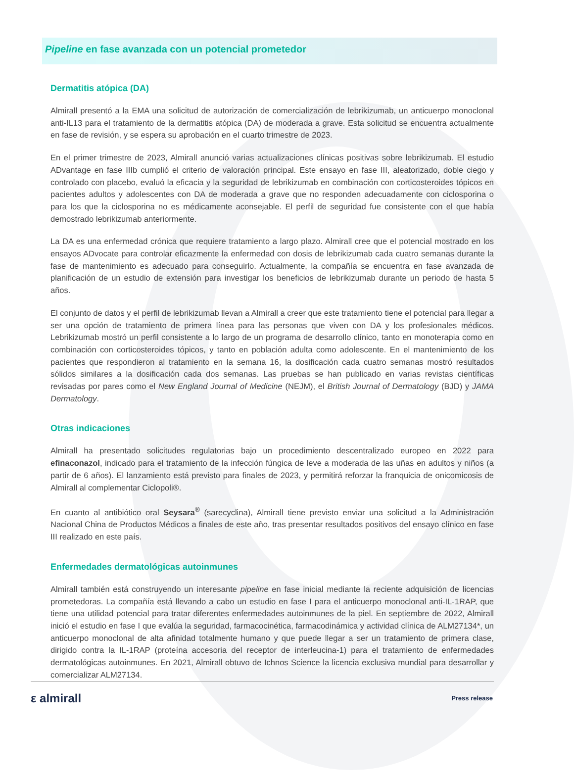Pipeline en fase avanzada con un potencial prometedor
Dermatitis atópica (DA)
Almirall presentó a la EMA una solicitud de autorización de comercialización de lebrikizumab, un anticuerpo monoclonal anti-IL13 para el tratamiento de la dermatitis atópica (DA) de moderada a grave. Esta solicitud se encuentra actualmente en fase de revisión, y se espera su aprobación en el cuarto trimestre de 2023.
En el primer trimestre de 2023, Almirall anunció varias actualizaciones clínicas positivas sobre lebrikizumab. El estudio ADvantage en fase IIIb cumplió el criterio de valoración principal. Este ensayo en fase III, aleatorizado, doble ciego y controlado con placebo, evaluó la eficacia y la seguridad de lebrikizumab en combinación con corticosteroides tópicos en pacientes adultos y adolescentes con DA de moderada a grave que no responden adecuadamente con ciclosporina o para los que la ciclosporina no es médicamente aconsejable. El perfil de seguridad fue consistente con el que había demostrado lebrikizumab anteriormente.
La DA es una enfermedad crónica que requiere tratamiento a largo plazo. Almirall cree que el potencial mostrado en los ensayos ADvocate para controlar eficazmente la enfermedad con dosis de lebrikizumab cada cuatro semanas durante la fase de mantenimiento es adecuado para conseguirlo. Actualmente, la compañía se encuentra en fase avanzada de planificación de un estudio de extensión para investigar los beneficios de lebrikizumab durante un periodo de hasta 5 años.
El conjunto de datos y el perfil de lebrikizumab llevan a Almirall a creer que este tratamiento tiene el potencial para llegar a ser una opción de tratamiento de primera línea para las personas que viven con DA y los profesionales médicos. Lebrikizumab mostró un perfil consistente a lo largo de un programa de desarrollo clínico, tanto en monoterapia como en combinación con corticosteroides tópicos, y tanto en población adulta como adolescente. En el mantenimiento de los pacientes que respondieron al tratamiento en la semana 16, la dosificación cada cuatro semanas mostró resultados sólidos similares a la dosificación cada dos semanas. Las pruebas se han publicado en varias revistas científicas revisadas por pares como el New England Journal of Medicine (NEJM), el British Journal of Dermatology (BJD) y JAMA Dermatology.
Otras indicaciones
Almirall ha presentado solicitudes regulatorias bajo un procedimiento descentralizado europeo en 2022 para efinaconazol, indicado para el tratamiento de la infección fúngica de leve a moderada de las uñas en adultos y niños (a partir de 6 años). El lanzamiento está previsto para finales de 2023, y permitirá reforzar la franquicia de onicomicosis de Almirall al complementar Ciclopoli®.
En cuanto al antibiótico oral Seysara<sup>®</sup> (sarecyclina), Almirall tiene previsto enviar una solicitud a la Administración Nacional China de Productos Médicos a finales de este año, tras presentar resultados positivos del ensayo clínico en fase III realizado en este país.
Enfermedades dermatológicas autoinmunes
Almirall también está construyendo un interesante pipeline en fase inicial mediante la reciente adquisición de licencias prometedoras. La compañía está llevando a cabo un estudio en fase I para el anticuerpo monoclonal anti-IL-1RAP, que tiene una utilidad potencial para tratar diferentes enfermedades autoinmunes de la piel. En septiembre de 2022, Almirall inició el estudio en fase I que evalúa la seguridad, farmacocinética, farmacodinámica y actividad clínica de ALM27134*, un anticuerpo monoclonal de alta afinidad totalmente humano y que puede llegar a ser un tratamiento de primera clase, dirigido contra la IL-1RAP (proteína accesoria del receptor de interleucina-1) para el tratamiento de enfermedades dermatológicas autoinmunes. En 2021, Almirall obtuvo de Ichnos Science la licencia exclusiva mundial para desarrollar y comercializar ALM27134.
ε almirall Press release